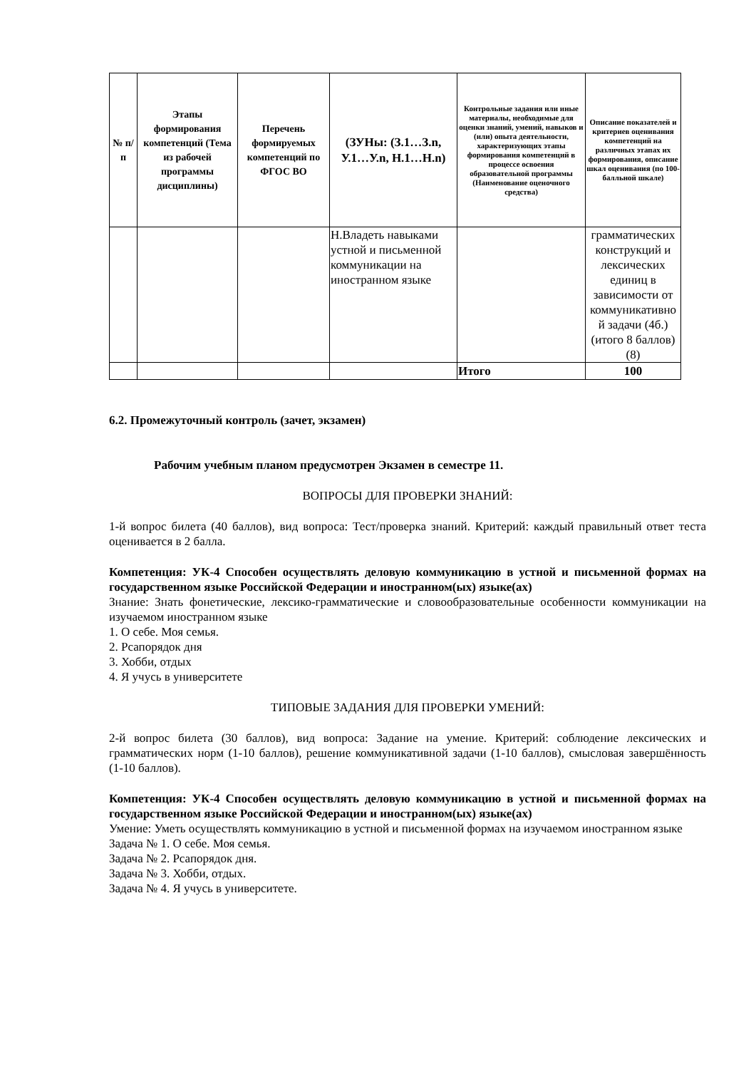| № п/п | Этапы формирования компетенций (Тема из рабочей программы дисциплины) | Перечень формируемых компетенций по ФГОС ВО | (ЗУНы: (З.1…З.n, У.1…У.n, Н.1…Н.n) | Контрольные задания или иные материалы, необходимые для оценки знаний, умений, навыков и (или) опыта деятельности, характеризующих этапы формирования компетенций в процессе освоения образовательной программы (Наименование оценочного средства) | Описание показателей и критериев оценивания компетенций на различных этапах их формирования, описание шкал оценивания (по 100-балльной шкале) |
| --- | --- | --- | --- | --- | --- |
| | | | Н.Владеть навыками устной и письменной коммуникации на иностранном языке | | грамматических конструкций и лексических единиц в зависимости от коммуникативно й задачи (4б.) (итого 8 баллов) (8) |
| | | | | Итого | 100 |
6.2. Промежуточный контроль (зачет, экзамен)
Рабочим учебным планом предусмотрен Экзамен в семестре 11.
ВОПРОСЫ ДЛЯ ПРОВЕРКИ ЗНАНИЙ:
1-й вопрос билета (40 баллов), вид вопроса: Тест/проверка знаний. Критерий: каждый правильный ответ теста оценивается в 2 балла.
Компетенция: УК-4 Способен осуществлять деловую коммуникацию в устной и письменной формах на государственном языке Российской Федерации и иностранном(ых) языке(ах)
Знание: Знать фонетические, лексико-грамматические и словообразовательные особенности коммуникации на изучаемом иностранном языке
1. О себе. Моя семья.
2. Рсапорядок дня
3. Хобби, отдых
4. Я учусь в университете
ТИПОВЫЕ ЗАДАНИЯ ДЛЯ ПРОВЕРКИ УМЕНИЙ:
2-й вопрос билета (30 баллов), вид вопроса: Задание на умение. Критерий: соблюдение лексических и грамматических норм (1-10 баллов), решение коммуникативной задачи (1-10 баллов), смысловая завершённость (1-10 баллов).
Компетенция: УК-4 Способен осуществлять деловую коммуникацию в устной и письменной формах на государственном языке Российской Федерации и иностранном(ых) языке(ах)
Умение: Уметь осуществлять коммуникацию в устной и письменной формах на изучаемом иностранном языке
Задача № 1. О себе. Моя семья.
Задача № 2. Рсапорядок дня.
Задача № 3. Хобби, отдых.
Задача № 4. Я учусь в университете.